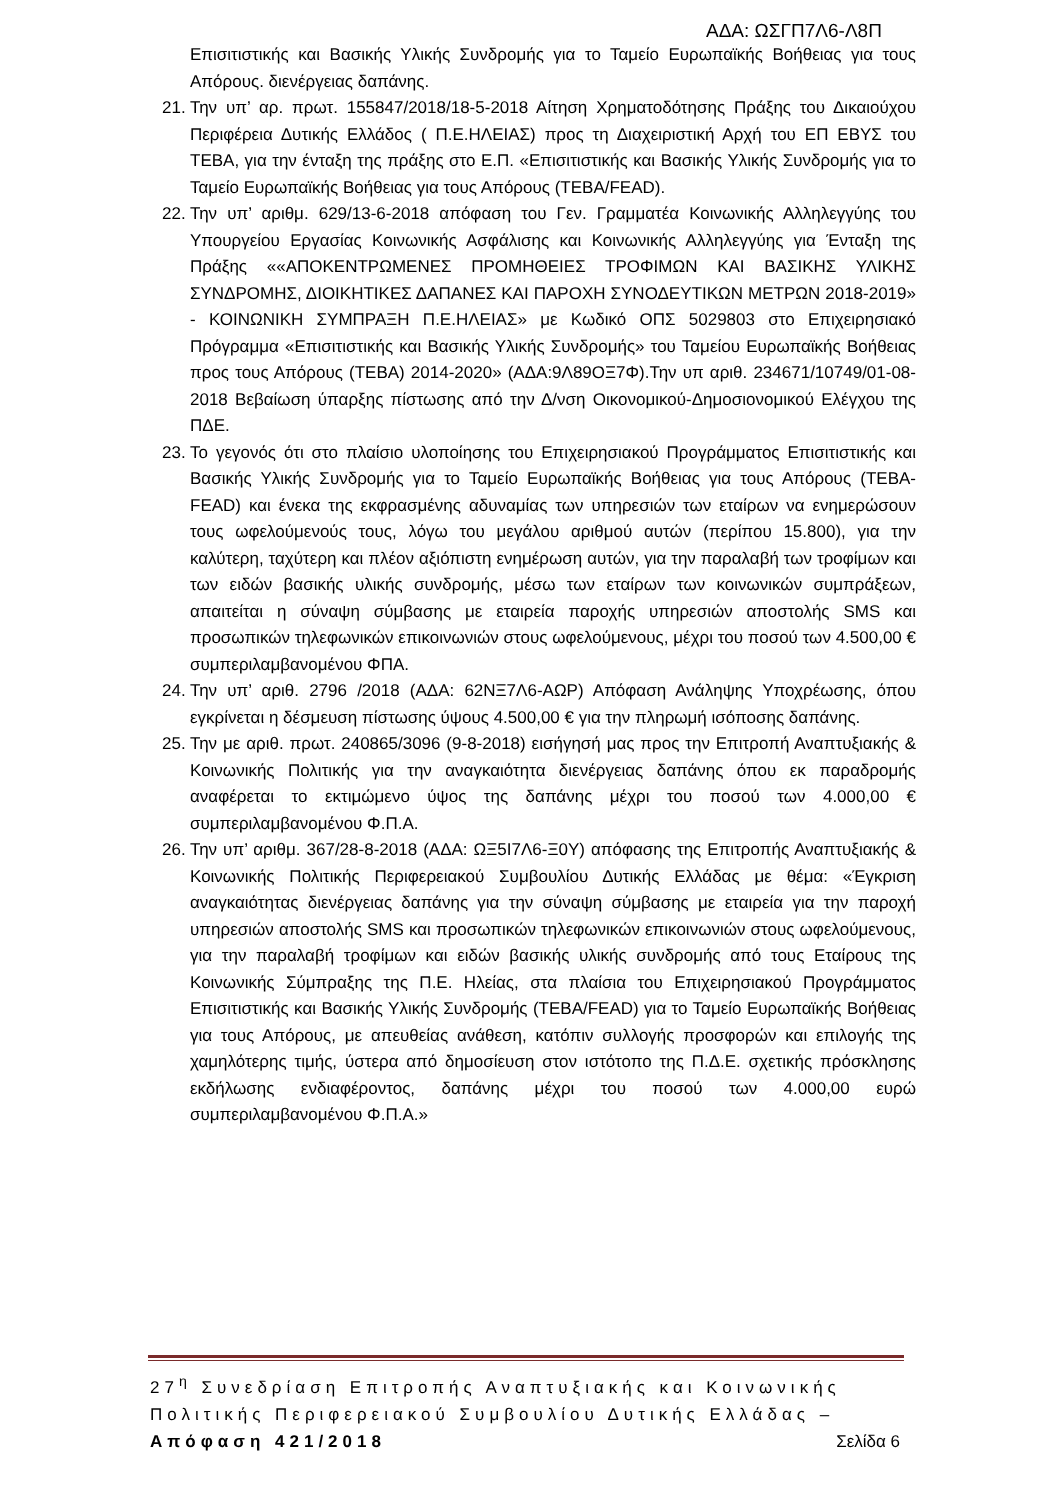ΑΔΑ: ΩΣΓΠ7Λ6-Λ8Π
Επισιτιστικής και Βασικής Υλικής Συνδρομής για το Ταμείο Ευρωπαϊκής Βοήθειας για τους Απόρους. διενέργειας δαπάνης.
21.
Την υπ’ αρ. πρωτ. 155847/2018/18-5-2018 Αίτηση Χρηματοδότησης Πράξης του Δικαιούχου Περιφέρεια Δυτικής Ελλάδος ( Π.Ε.ΗΛΕΙΑΣ) προς τη Διαχειριστική Αρχή του ΕΠ ΕΒΥΣ του ΤΕΒΑ, για την ένταξη της πράξης στο Ε.Π. «Επισιτιστικής και Βασικής Υλικής Συνδρομής για το Ταμείο Ευρωπαϊκής Βοήθειας για τους Απόρους (ΤΕΒΑ/FEAD).
22.
Την υπ’ αριθμ. 629/13-6-2018 απόφαση του Γεν. Γραμματέα Κοινωνικής Αλληλεγγύης του Υπουργείου Εργασίας Κοινωνικής Ασφάλισης και Κοινωνικής Αλληλεγγύης για Ένταξη της Πράξης ««ΑΠΟΚΕΝΤΡΩΜΕΝΕΣ ΠΡΟΜΗΘΕΙΕΣ ΤΡΟΦΙΜΩΝ ΚΑΙ ΒΑΣΙΚΗΣ ΥΛΙΚΗΣ ΣΥΝΔΡΟΜΗΣ, ΔΙΟΙΚΗΤΙΚΕΣ ΔΑΠΑΝΕΣ ΚΑΙ ΠΑΡΟΧΗ ΣΥΝΟΔΕΥΤΙΚΩΝ ΜΕΤΡΩΝ 2018-2019» - ΚΟΙΝΩΝΙΚΗ ΣΥΜΠΡΑΞΗ Π.Ε.ΗΛΕΙΑΣ» με Κωδικό ΟΠΣ 5029803 στο Επιχειρησιακό Πρόγραμμα «Επισιτιστικής και Βασικής Υλικής Συνδρομής» του Ταμείου Ευρωπαϊκής Βοήθειας προς τους Απόρους (ΤΕΒΑ) 2014-2020» (ΑΔΑ:9Λ89ΟΞ7Φ).Την υπ αριθ. 234671/10749/01-08-2018 Βεβαίωση ύπαρξης πίστωσης από την Δ/νση Οικονομικού-Δημοσιονομικού Ελέγχου της ΠΔΕ.
23.
Το γεγονός ότι στο πλαίσιο υλοποίησης του Επιχειρησιακού Προγράμματος Επισιτιστικής και Βασικής Υλικής Συνδρομής για το Ταμείο Ευρωπαϊκής Βοήθειας για τους Απόρους (ΤΕΒΑ-FEAD) και ένεκα της εκφρασμένης αδυναμίας των υπηρεσιών των εταίρων να ενημερώσουν τους ωφελούμενούς τους, λόγω του μεγάλου αριθμού αυτών (περίπου 15.800), για την καλύτερη, ταχύτερη και πλέον αξιόπιστη ενημέρωση αυτών, για την παραλαβή των τροφίμων και των ειδών βασικής υλικής συνδρομής, μέσω των εταίρων των κοινωνικών συμπράξεων, απαιτείται η σύναψη σύμβασης με εταιρεία παροχής υπηρεσιών αποστολής SMS και προσωπικών τηλεφωνικών επικοινωνιών στους ωφελούμενους, μέχρι του ποσού των 4.500,00 € συμπεριλαμβανομένου ΦΠΑ.
24.
Την υπ’ αριθ. 2796 /2018 (ΑΔΑ: 62ΝΞ7Λ6-ΑΩΡ) Απόφαση Ανάληψης Υποχρέωσης, όπου εγκρίνεται η δέσμευση πίστωσης ύψους 4.500,00 € για την πληρωμή ισόποσης δαπάνης.
25.
Την με αριθ. πρωτ. 240865/3096 (9-8-2018) εισήγησή μας προς την Επιτροπή Αναπτυξιακής & Κοινωνικής Πολιτικής για την αναγκαιότητα διενέργειας δαπάνης όπου εκ παραδρομής αναφέρεται το εκτιμώμενο ύψος της δαπάνης μέχρι του ποσού των 4.000,00 € συμπεριλαμβανομένου Φ.Π.Α.
26.
Την υπ’ αριθμ. 367/28-8-2018 (ΑΔΑ: ΩΞ5Ι7Λ6-Ξ0Υ) απόφασης της Επιτροπής Αναπτυξιακής & Κοινωνικής Πολιτικής Περιφερειακού Συμβουλίου Δυτικής Ελλάδας με θέμα: «Έγκριση αναγκαιότητας διενέργειας δαπάνης για την σύναψη σύμβασης με εταιρεία για την παροχή υπηρεσιών αποστολής SMS και προσωπικών τηλεφωνικών επικοινωνιών στους ωφελούμενους, για την παραλαβή τροφίμων και ειδών βασικής υλικής συνδρομής από τους Εταίρους της Κοινωνικής Σύμπραξης της Π.Ε. Ηλείας, στα πλαίσια του Επιχειρησιακού Προγράμματος Επισιτιστικής και Βασικής Υλικής Συνδρομής (ΤΕΒΑ/FEAD) για το Ταμείο Ευρωπαϊκής Βοήθειας για τους Απόρους, με απευθείας ανάθεση, κατόπιν συλλογής προσφορών και επιλογής της χαμηλότερης τιμής, ύστερα από δημοσίευση στον ιστότοπο της Π.Δ.Ε. σχετικής πρόσκλησης εκδήλωσης ενδιαφέροντος, δαπάνης μέχρι του ποσού των 4.000,00 ευρώ συμπεριλαμβανομένου Φ.Π.Α.»
27<sup>η</sup> Συνεδρίαση Επιτροπής Αναπτυξιακής και Κοινωνικής Πολιτικής Περιφερειακού Συμβουλίου Δυτικής Ελλάδας – Απόφαση 421/2018 Σελίδα 6